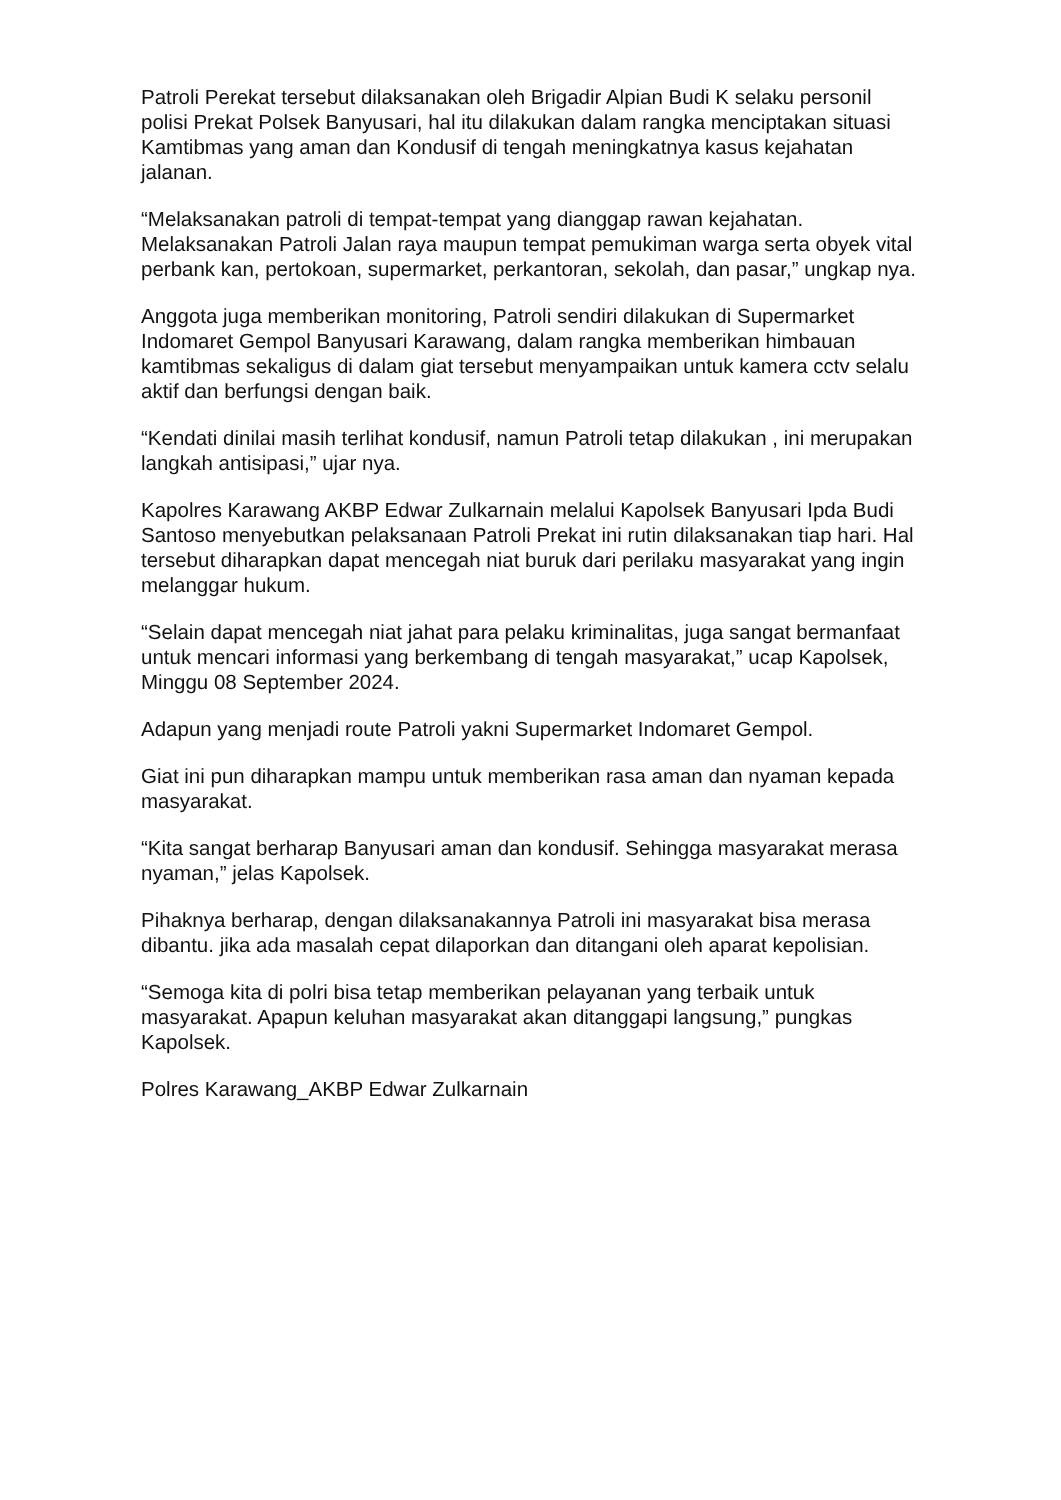Patroli Perekat tersebut dilaksanakan oleh Brigadir Alpian Budi K selaku personil polisi Prekat Polsek Banyusari, hal itu dilakukan dalam rangka menciptakan situasi Kamtibmas yang aman dan Kondusif di tengah meningkatnya kasus kejahatan jalanan.
“Melaksanakan patroli di tempat-tempat yang dianggap rawan kejahatan. Melaksanakan Patroli Jalan raya maupun tempat pemukiman warga serta obyek vital perbank kan, pertokoan, supermarket, perkantoran, sekolah, dan pasar,” ungkap nya.
Anggota juga memberikan monitoring, Patroli sendiri dilakukan di Supermarket Indomaret Gempol Banyusari Karawang, dalam rangka memberikan himbauan kamtibmas sekaligus di dalam giat tersebut menyampaikan untuk kamera cctv selalu aktif dan berfungsi dengan baik.
“Kendati dinilai masih terlihat kondusif, namun Patroli tetap dilakukan , ini merupakan langkah antisipasi,” ujar nya.
Kapolres Karawang AKBP Edwar Zulkarnain melalui Kapolsek Banyusari Ipda Budi Santoso menyebutkan pelaksanaan Patroli Prekat ini rutin dilaksanakan tiap hari. Hal tersebut diharapkan dapat mencegah niat buruk dari perilaku masyarakat yang ingin melanggar hukum.
“Selain dapat mencegah niat jahat para pelaku kriminalitas, juga sangat bermanfaat untuk mencari informasi yang berkembang di tengah masyarakat,” ucap Kapolsek, Minggu 08 September 2024.
Adapun yang menjadi route Patroli yakni Supermarket Indomaret Gempol.
Giat ini pun diharapkan mampu untuk memberikan rasa aman dan nyaman kepada masyarakat.
“Kita sangat berharap Banyusari aman dan kondusif. Sehingga masyarakat merasa nyaman,” jelas Kapolsek.
Pihaknya berharap, dengan dilaksanakannya Patroli ini masyarakat bisa merasa dibantu. jika ada masalah cepat dilaporkan dan ditangani oleh aparat kepolisian.
“Semoga kita di polri bisa tetap memberikan pelayanan yang terbaik untuk masyarakat. Apapun keluhan masyarakat akan ditanggapi langsung,” pungkas Kapolsek.
Polres Karawang_AKBP Edwar Zulkarnain